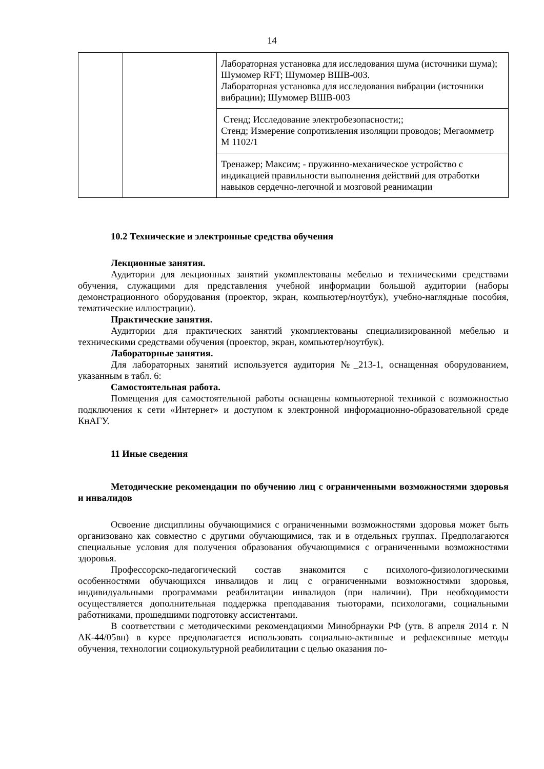14
| | | Лабораторная установка для исследования шума (источники шума); Шумомер RFT; Шумомер ВШВ-003. Лабораторная установка для исследования вибрации (источники вибрации); Шумомер ВШВ-003 |
| | | Стенд; Исследование электробезопасности;; Стенд; Измерение сопротивления изоляции проводов; Мегаомметр М 1102/1 |
| | | Тренажер; Максим; - пружинно-механическое устройство с индикацией правильности выполнения действий для отработки навыков сердечно-легочной и мозговой реанимации |
10.2 Технические и электронные средства обучения
Лекционные занятия.
Аудитории для лекционных занятий укомплектованы мебелью и техническими средствами обучения, служащими для представления учебной информации большой аудитории (наборы демонстрационного оборудования (проектор, экран, компьютер/ноутбук), учебно-наглядные пособия, тематические иллюстрации).
Практические занятия.
Аудитории для практических занятий укомплектованы специализированной мебелью и техническими средствами обучения (проектор, экран, компьютер/ноутбук).
Лабораторные занятия.
Для лабораторных занятий используется аудитория №_213-1, оснащенная оборудованием, указанным в табл. 6:
Самостоятельная работа.
Помещения для самостоятельной работы оснащены компьютерной техникой с возможностью подключения к сети «Интернет» и доступом к электронной информационно-образовательной среде КнАГУ.
11 Иные сведения
Методические рекомендации по обучению лиц с ограниченными возможностями здоровья и инвалидов
Освоение дисциплины обучающимися с ограниченными возможностями здоровья может быть организовано как совместно с другими обучающимися, так и в отдельных группах. Предполагаются специальные условия для получения образования обучающимися с ограниченными возможностями здоровья.
Профессорско-педагогический состав знакомится с психолого-физиологическими особенностями обучающихся инвалидов и лиц с ограниченными возможностями здоровья, индивидуальными программами реабилитации инвалидов (при наличии). При необходимости осуществляется дополнительная поддержка преподавания тьюторами, психологами, социальными работниками, прошедшими подготовку ассистентами.
В соответствии с методическими рекомендациями Минобрнауки РФ (утв. 8 апреля 2014 г. N АК-44/05вн) в курсе предполагается использовать социально-активные и рефлексивные методы обучения, технологии социокультурной реабилитации с целью оказания по-